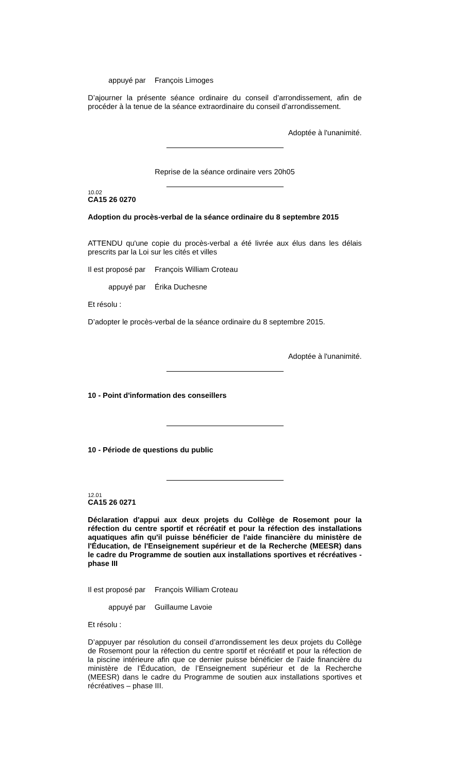appuyé par François Limoges
D’ajourner la présente séance ordinaire du conseil d’arrondissement, afin de procéder à la tenue de la séance extraordinaire du conseil d’arrondissement.
Adoptée à l'unanimité.
Reprise de la séance ordinaire vers 20h05
10.02
CA15 26 0270
Adoption du procès-verbal de la séance ordinaire du 8 septembre 2015
ATTENDU qu'une copie du procès-verbal a été livrée aux élus dans les délais prescrits par la Loi sur les cités et villes
Il est proposé par François William Croteau
appuyé par Érika Duchesne
Et résolu :
D’adopter le procès-verbal de la séance ordinaire du 8 septembre 2015.
Adoptée à l'unanimité.
10 - Point d'information des conseillers
10 - Période de questions du public
12.01
CA15 26 0271
Déclaration d'appui aux deux projets du Collège de Rosemont pour la réfection du centre sportif et récréatif et pour la réfection des installations aquatiques afin qu'il puisse bénéficier de l'aide financière du ministère de l'Éducation, de l'Enseignement supérieur et de la Recherche (MEESR) dans le cadre du Programme de soutien aux installations sportives et récréatives - phase III
Il est proposé par François William Croteau
appuyé par Guillaume Lavoie
Et résolu :
D’appuyer par résolution du conseil d’arrondissement les deux projets du Collège de Rosemont pour la réfection du centre sportif et récréatif et pour la réfection de la piscine intérieure afin que ce dernier puisse bénéficier de l’aide financière du ministère de l’Éducation, de l’Enseignement supérieur et de la Recherche (MEESR) dans le cadre du Programme de soutien aux installations sportives et récréatives – phase III.